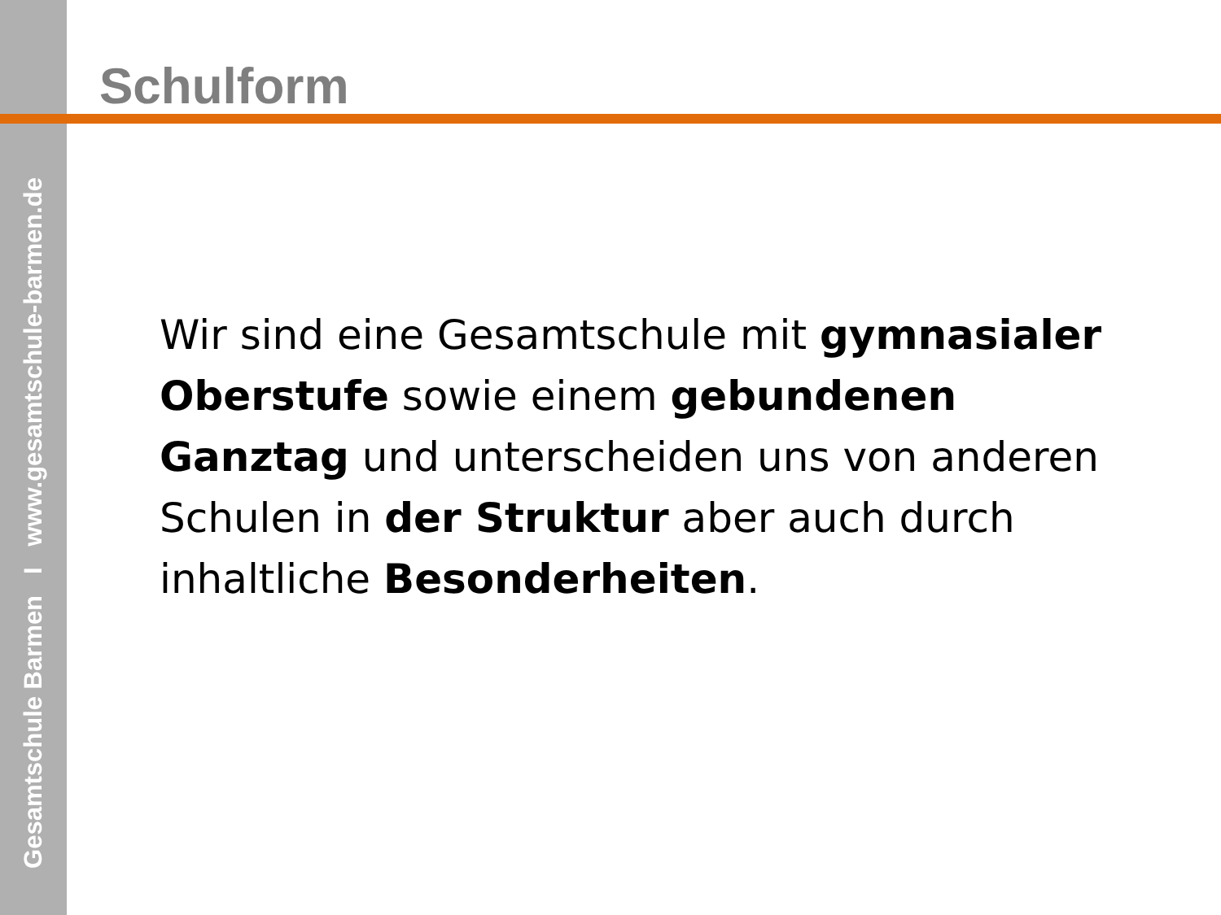Gesamtschule Barmen I www.gesamtschule-barmen.de
Schulform
Wir sind eine Gesamtschule mit gymnasialer Oberstufe sowie einem gebundenen Ganztag und unterscheiden uns von anderen Schulen in der Struktur aber auch durch inhaltliche Besonderheiten.